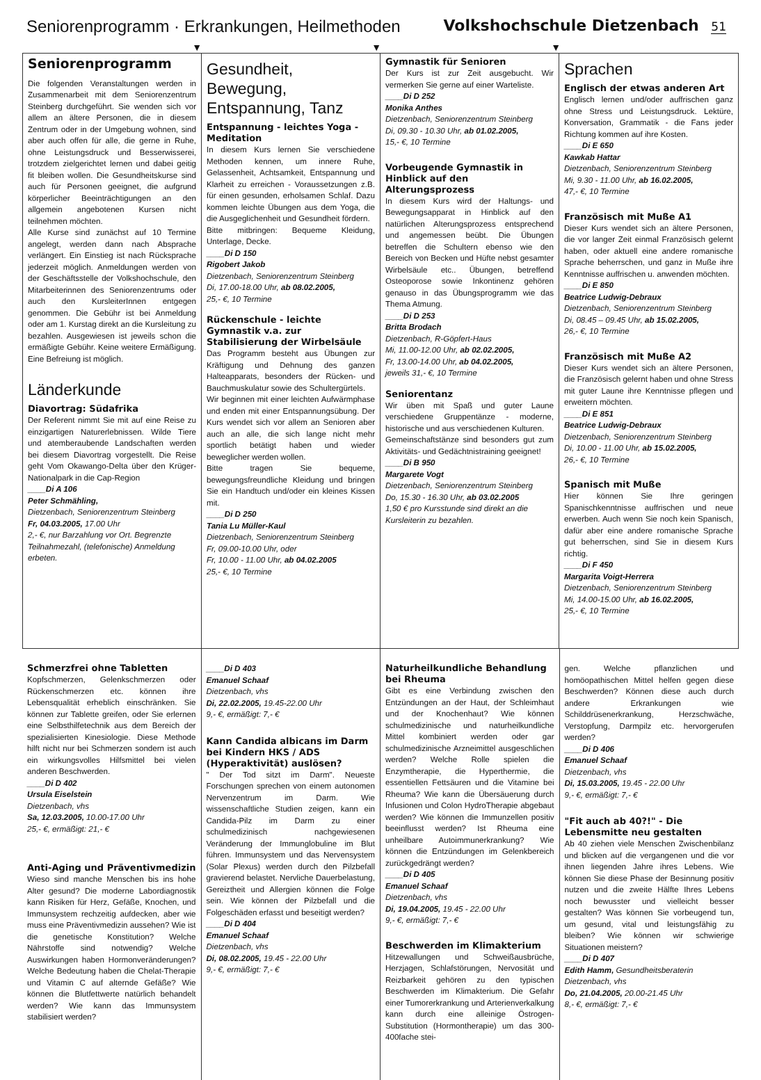Seniorenprogramm · Erkrankungen, Heilmethoden
Volkshochschule Dietzenbach 51
▼ ▼ ▼
Seniorenprogramm
Die folgenden Veranstaltungen werden in Zusammenarbeit mit dem Seniorenzentrum Steinberg durchgeführt. Sie wenden sich vor allem an ältere Personen, die in diesem Zentrum oder in der Umgebung wohnen, sind aber auch offen für alle, die gerne in Ruhe, ohne Leistungsdruck und Besserwisserei, trotzdem zielgerichtet lernen und dabei geitig fit bleiben wollen. Die Gesundheitskurse sind auch für Personen geeignet, die aufgrund körperlicher Beeinträchtigungen an den allgemein angebotenen Kursen nicht teilnehmen möchten.
Alle Kurse sind zunächst auf 10 Termine angelegt, werden dann nach Absprache verlängert. Ein Einstieg ist nach Rücksprache jederzeit möglich. Anmeldungen werden von der Geschäftsstelle der Volkshochschule, den Mitarbeiterinnen des Seniorenzentrums oder auch den KursleiterInnen entgegen genommen. Die Gebühr ist bei Anmeldung oder am 1. Kurstag direkt an die Kursleitung zu bezahlen. Ausgewiesen ist jeweils schon die ermäßigte Gebühr. Keine weitere Ermäßigung. Eine Befreiung ist möglich.
Länderkunde
Diavortrag: Südafrika
Der Referent nimmt Sie mit auf eine Reise zu einzigartigen Naturerlebnissen. Wilde Tiere und atemberaubende Landschaften werden bei diesem Diavortrag vorgestellt. Die Reise geht Vom Okawango-Delta über den Krüger-Nationalpark in die Cap-Region
____Di A 106
Peter Schmähling,
Dietzenbach, Seniorenzentrum Steinberg
Fr, 04.03.2005, 17.00 Uhr
2,- €, nur Barzahlung vor Ort. Begrenzte Teilnahmezahl, (telefonische) Anmeldung erbeten.
Gesundheit, Bewegung, Entspannung, Tanz
Entspannung - leichtes Yoga - Meditation
In diesem Kurs lernen Sie verschiedene Methoden kennen, um innere Ruhe, Gelassenheit, Achtsamkeit, Entspannung und Klarheit zu erreichen - Voraussetzungen z.B. für einen gesunden, erholsamen Schlaf. Dazu kommen leichte Übungen aus dem Yoga, die die Ausgeglichenheit und Gesundheit fördern.
Bitte mitbringen: Bequeme Kleidung, Unterlage, Decke.
____Di D 150
Rigobert Jakob
Dietzenbach, Seniorenzentrum Steinberg
Di, 17.00-18.00 Uhr, ab 08.02.2005,
25,- €, 10 Termine
Rückenschule - leichte Gymnastik v.a. zur Stabilisierung der Wirbelsäule
Das Programm besteht aus Übungen zur Kräftigung und Dehnung des ganzen Halteapparats, besonders der Rücken- und Bauchmuskulatur sowie des Schultergürtels.
Wir beginnen mit einer leichten Aufwärmphase und enden mit einer Entspannungsübung. Der Kurs wendet sich vor allem an Senioren aber auch an alle, die sich lange nicht mehr sportlich betätigt haben und wieder beweglicher werden wollen.
Bitte tragen Sie bequeme, bewegungsfreundliche Kleidung und bringen Sie ein Handtuch und/oder ein kleines Kissen mit.
____Di D 250
Tania Lu Müller-Kaul
Dietzenbach, Seniorenzentrum Steinberg
Fr, 09.00-10.00 Uhr, oder
Fr, 10.00 - 11.00 Uhr, ab 04.02.2005
25,- €, 10 Termine
Gymnastik für Senioren
Der Kurs ist zur Zeit ausgebucht. Wir vermerken Sie gerne auf einer Warteliste.
____Di D 252
Monika Anthes
Dietzenbach, Seniorenzentrum Steinberg
Di, 09.30 - 10.30 Uhr, ab 01.02.2005,
15,- €, 10 Termine
Vorbeugende Gymnastik in Hinblick auf den Alterungsprozess
In diesem Kurs wird der Haltungs- und Bewegungsapparat in Hinblick auf den natürlichen Alterungsprozess entsprechend und angemessen beübt. Die Übungen betreffen die Schultern ebenso wie den Bereich von Becken und Hüfte nebst gesamter Wirbelsäule etc.. Übungen, betreffend Osteoporose sowie Inkontinenz gehören genauso in das Übungsprogramm wie das Thema Atmung.
____Di D 253
Britta Brodach
Dietzenbach, R-Göpfert-Haus
Mi, 11.00-12.00 Uhr, ab 02.02.2005,
Fr, 13.00-14.00 Uhr, ab 04.02.2005,
jeweils 31,- €, 10 Termine
Seniorentanz
Wir üben mit Spaß und guter Laune verschiedene Gruppentänze - moderne, historische und aus verschiedenen Kulturen.
Gemeinschaftstänze sind besonders gut zum Aktivitäts- und Gedächtnistraining geeignet!
____Di B 950
Margarete Vogt
Dietzenbach, Seniorenzentrum Steinberg
Do, 15.30 - 16.30 Uhr, ab 03.02.2005
1,50 € pro Kursstunde sind direkt an die Kursleiterin zu bezahlen.
Sprachen
Englisch der etwas anderen Art
Englisch lernen und/oder auffrischen ganz ohne Stress und Leistungsdruck. Lektüre, Konversation, Grammatik - die Fans jeder Richtung kommen auf ihre Kosten.
____Di E 650
Kawkab Hattar
Dietzenbach, Seniorenzentrum Steinberg
Mi, 9.30 - 11.00 Uhr, ab 16.02.2005,
47,- €, 10 Termine
Französisch mit Muße A1
Dieser Kurs wendet sich an ältere Personen, die vor langer Zeit einmal Französisch gelernt haben, oder aktuell eine andere romanische Sprache beherrschen, und ganz in Muße ihre Kenntnisse auffrischen u. anwenden möchten.
____Di E 850
Beatrice Ludwig-Debraux
Dietzenbach, Seniorenzentrum Steinberg
Di, 08.45 – 09.45 Uhr, ab 15.02.2005,
26,- €, 10 Termine
Französisch mit Muße A2
Dieser Kurs wendet sich an ältere Personen, die Französisch gelernt haben und ohne Stress mit guter Laune ihre Kenntnisse pflegen und erweitern möchten.
____Di E 851
Beatrice Ludwig-Debraux
Dietzenbach, Seniorenzentrum Steinberg
Di, 10.00 - 11.00 Uhr, ab 15.02.2005,
26,- €, 10 Termine
Spanisch mit Muße
Hier können Sie Ihre geringen Spanischkenntnisse auffrischen und neue erwerben. Auch wenn Sie noch kein Spanisch, dafür aber eine andere romanische Sprache gut beherrschen, sind Sie in diesem Kurs richtig.
____Di F 450
Margarita Voigt-Herrera
Dietzenbach, Seniorenzentrum Steinberg
Mi, 14.00-15.00 Uhr, ab 16.02.2005,
25,- €, 10 Termine
Schmerzfrei ohne Tabletten
Kopfschmerzen, Gelenkschmerzen oder Rückenschmerzen etc. können ihre Lebensqualität erheblich einschränken. Sie können zur Tablette greifen, oder Sie erlernen eine Selbsthilfetechnik aus dem Bereich der spezialisierten Kinesiologie. Diese Methode hilft nicht nur bei Schmerzen sondern ist auch ein wirkungsvolles Hilfsmittel bei vielen anderen Beschwerden.
____Di D 402
Ursula Eiselstein
Dietzenbach, vhs
Sa, 12.03.2005, 10.00-17.00 Uhr
25,- €, ermäßigt: 21,- €
Anti-Aging und Präventivmedizin
Wieso sind manche Menschen bis ins hohe Alter gesund? Die moderne Labordiagnostik kann Risiken für Herz, Gefäße, Knochen, und Immunsystem rechzeitig aufdecken, aber wie muss eine Präventivmedizin aussehen? Wie ist die genetische Konstitution? Welche Nährstoffe sind notwendig? Welche Auswirkungen haben Hormonveränderungen? Welche Bedeutung haben die Chelat-Therapie und Vitamin C auf alternde Gefäße? Wie können die Blutfettwerte natürlich behandelt werden? Wie kann das Immunsystem stabilisiert werden?
____Di D 403
Emanuel Schaaf
Dietzenbach, vhs
Di, 22.02.2005, 19.45-22.00 Uhr
9,- €, ermäßigt: 7,- €
Kann Candida albicans im Darm bei Kindern HKS / ADS (Hyperaktivität) auslösen?
" Der Tod sitzt im Darm". Neueste Forschungen sprechen von einem autonomen Nervenzentrum im Darm. Wie wissenschaftliche Studien zeigen, kann ein Candida-Pilz im Darm zu einer schulmedizinisch nachgewiesenen Veränderung der Immunglobuline im Blut führen. Immunsystem und das Nervensystem (Solar Plexus) werden durch den Pilzbefall gravierend belastet. Nervliche Dauerbelastung, Gereiztheit und Allergien können die Folge sein. Wie können der Pilzbefall und die Folgeschäden erfasst und beseitigt werden?
____Di D 404
Emanuel Schaaf
Dietzenbach, vhs
Di, 08.02.2005, 19.45 - 22.00 Uhr
9,- €, ermäßigt: 7,- €
Naturheilkundliche Behandlung bei Rheuma
Gibt es eine Verbindung zwischen den Entzündungen an der Haut, der Schleimhaut und der Knochenhaut? Wie können schulmedizinische und naturheilkundliche Mittel kombiniert werden oder gar schulmedizinische Arzneimittel ausgeschlichen werden? Welche Rolle spielen die Enzymtherapie, die Hyperthermie, die essentiellen Fettsäuren und die Vitamine bei Rheuma? Wie kann die Übersäuerung durch Infusionen und Colon HydroTherapie abgebaut werden? Wie können die Immunzellen positiv beeinflusst werden? Ist Rheuma eine unheilbare Autoimmunerkrankung? Wie können die Entzündungen im Gelenkbereich zurückgedrängt werden?
____Di D 405
Emanuel Schaaf
Dietzenbach, vhs
Di, 19.04.2005, 19.45 - 22.00 Uhr
9,- €, ermäßigt: 7,- €
Beschwerden im Klimakterium
Hitzewallungen und Schweißausbrüche, Herzjagen, Schlafstörungen, Nervosität und Reizbarkeit gehören zu den typischen Beschwerden im Klimakterium. Die Gefahr einer Tumorerkrankung und Arterienverkalkung kann durch eine alleinige Östrogen-Substitution (Hormontherapie) um das 300-400fache stei-
gen. Welche pflanzlichen und homöopathischen Mittel helfen gegen diese Beschwerden? Können diese auch durch andere Erkrankungen wie Schilddrüsenerkrankung, Herzschwäche, Verstopfung, Darmpilz etc. hervorgerufen werden?
____Di D 406
Emanuel Schaaf
Dietzenbach, vhs
Di, 15.03.2005, 19.45 - 22.00 Uhr
9,- €, ermäßigt: 7,- €
"Fit auch ab 40?!" - Die Lebensmitte neu gestalten
Ab 40 ziehen viele Menschen Zwischenbilanz und blicken auf die vergangenen und die vor ihnen liegenden Jahre ihres Lebens. Wie können Sie diese Phase der Besinnung positiv nutzen und die zweite Hälfte Ihres Lebens noch bewusster und vielleicht besser gestalten? Was können Sie vorbeugend tun, um gesund, vital und leistungsfähig zu bleiben? Wie können wir schwierige Situationen meistern?
____Di D 407
Edith Hamm, Gesundheitsberaterin
Dietzenbach, vhs
Do, 21.04.2005, 20.00-21.45 Uhr
8,- €, ermäßigt: 7,- €